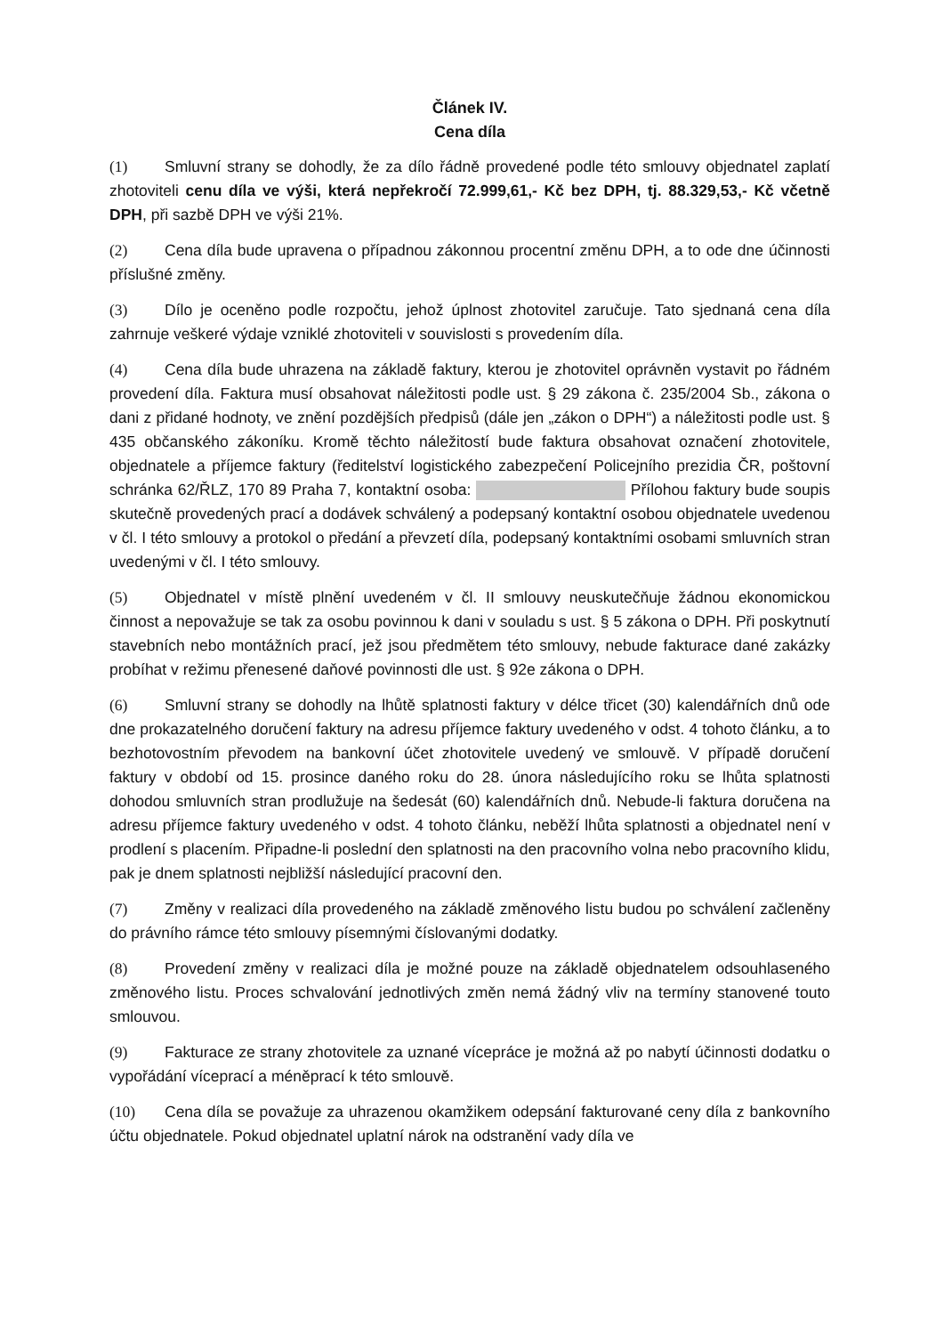Článek IV.
Cena díla
(1) Smluvní strany se dohodly, že za dílo řádně provedené podle této smlouvy objednatel zaplatí zhotoviteli cenu díla ve výši, která nepřekročí 72.999,61,- Kč bez DPH, tj. 88.329,53,- Kč včetně DPH, při sazbě DPH ve výši 21%.
(2) Cena díla bude upravena o případnou zákonnou procentní změnu DPH, a to ode dne účinnosti příslušné změny.
(3) Dílo je oceněno podle rozpočtu, jehož úplnost zhotovitel zaručuje. Tato sjednaná cena díla zahrnuje veškeré výdaje vzniklé zhotoviteli v souvislosti s provedením díla.
(4) Cena díla bude uhrazena na základě faktury, kterou je zhotovitel oprávněn vystavit po řádném provedení díla. Faktura musí obsahovat náležitosti podle ust. § 29 zákona č. 235/2004 Sb., zákona o dani z přidané hodnoty, ve znění pozdějších předpisů (dále jen „zákon o DPH“) a náležitosti podle ust. § 435 občanského zákoníku. Kromě těchto náležitostí bude faktura obsahovat označení zhotovitele, objednatele a příjemce faktury (ředitelství logistického zabezpečení Policejního prezidia ČR, poštovní schránka 62/ŘLZ, 170 89 Praha 7, kontaktní osoba: Přílohou faktury bude soupis skutečně provedených prací a dodávek schválený a podepsaný kontaktní osobou objednatele uvedenou v čl. I této smlouvy a protokol o předání a převzetí díla, podepsaný kontaktními osobami smluvních stran uvedenými v čl. I této smlouvy.
(5) Objednatel v místě plnění uvedeném v čl. II smlouvy neuskutečňuje žádnou ekonomickou činnost a nepovažuje se tak za osobu povinnou k dani v souladu s ust. § 5 zákona o DPH. Při poskytnutí stavebních nebo montážních prací, jež jsou předmětem této smlouvy, nebude fakturace dané zakázky probíhat v režimu přenesené daňové povinnosti dle ust. § 92e zákona o DPH.
(6) Smluvní strany se dohodly na lhůtě splatnosti faktury v délce třicet (30) kalendářních dnů ode dne prokazatelného doručení faktury na adresu příjemce faktury uvedeného v odst. 4 tohoto článku, a to bezhotovostním převodem na bankovní účet zhotovitele uvedený ve smlouvě. V případě doručení faktury v období od 15. prosince daného roku do 28. února následujícího roku se lhůta splatnosti dohodou smluvních stran prodlužuje na šedesát (60) kalendářních dnů. Nebude-li faktura doručena na adresu příjemce faktury uvedeného v odst. 4 tohoto článku, neběží lhůta splatnosti a objednatel není v prodlení s placením. Připadne-li poslední den splatnosti na den pracovního volna nebo pracovního klidu, pak je dnem splatnosti nejbližší následující pracovní den.
(7) Změny v realizaci díla provedeného na základě změnového listu budou po schválení začleněny do právního rámce této smlouvy písemnými číslovanými dodatky.
(8) Provedení změny v realizaci díla je možné pouze na základě objednatelem odsouhlaseného změnového listu. Proces schvalování jednotlivých změn nemá žádný vliv na termíny stanovené touto smlouvou.
(9) Fakturace ze strany zhotovitele za uznané vícepráce je možná až po nabytí účinnosti dodatku o vypořádání víceprací a méněprací k této smlouvě.
(10) Cena díla se považuje za uhrazenou okamžikem odepsání fakturované ceny díla z bankovního účtu objednatele. Pokud objednatel uplatní nárok na odstranění vady díla ve